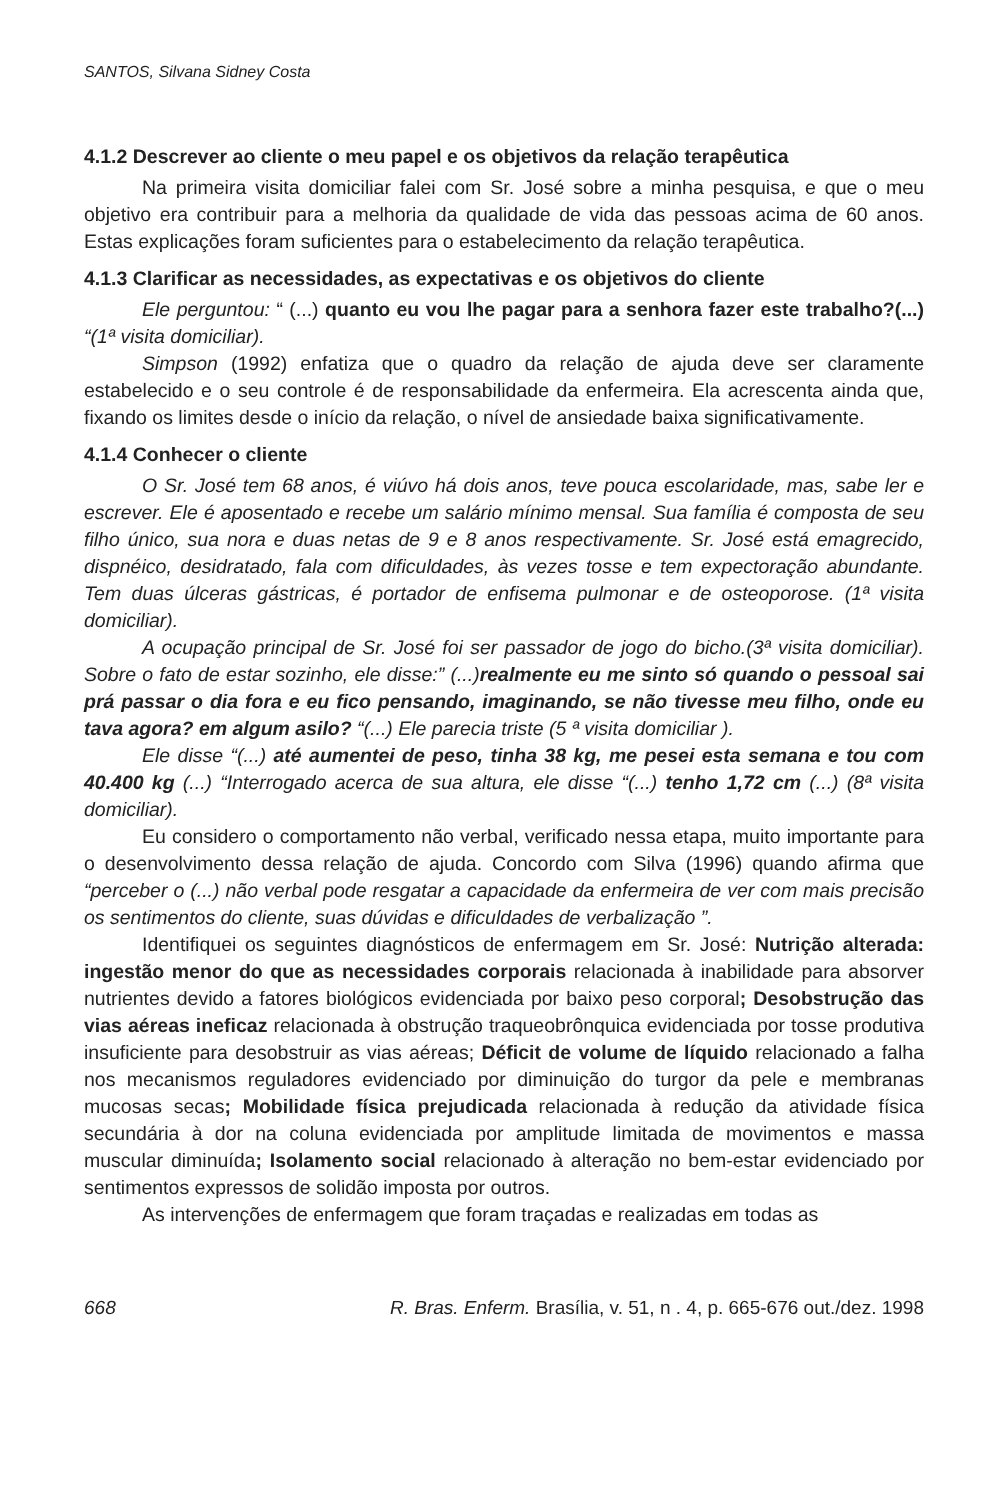SANTOS, Silvana Sidney Costa
4.1.2 Descrever ao cliente o meu papel e os objetivos da relação terapêutica
Na primeira visita domiciliar falei com Sr. José sobre a minha pesquisa, e que o meu objetivo era contribuir para a melhoria da qualidade de vida das pessoas acima de 60 anos. Estas explicações foram suficientes para o estabelecimento da relação terapêutica.
4.1.3 Clarificar as necessidades, as expectativas e os objetivos do cliente
Ele perguntou: “ (...) quanto eu vou lhe pagar para a senhora fazer este trabalho?(...) “(1ª visita domiciliar).
Simpson (1992) enfatiza que o quadro da relação de ajuda deve ser claramente estabelecido e o seu controle é de responsabilidade da enfermeira. Ela acrescenta ainda que, fixando os limites desde o início da relação, o nível de ansiedade baixa significativamente.
4.1.4 Conhecer o cliente
O Sr. José tem 68 anos, é viúvo há dois anos, teve pouca escolaridade, mas, sabe ler e escrever. Ele é aposentado e recebe um salário mínimo mensal. Sua família é composta de seu filho único, sua nora e duas netas de 9 e 8 anos respectivamente. Sr. José está emagrecido, dispnéico, desidratado, fala com dificuldades, às vezes tosse e tem expectoração abundante. Tem duas úlceras gástricas, é portador de enfisema pulmonar e de osteoporose. (1ª visita domiciliar).
A ocupação principal de Sr. José foi ser passador de jogo do bicho.(3ª visita domiciliar). Sobre o fato de estar sozinho, ele disse:” (...)realmente eu me sinto só quando o pessoal sai prá passar o dia fora e eu fico pensando, imaginando, se não tivesse meu filho, onde eu tava agora? em algum asilo? “(...) Ele parecia triste (5 ª visita domiciliar ).
Ele disse “(...) até aumentei de peso, tinha 38 kg, me pesei esta semana e tou com 40.400 kg (...) “Interrogado acerca de sua altura, ele disse “(...) tenho 1,72 cm (...) (8ª visita domiciliar).
Eu considero o comportamento não verbal, verificado nessa etapa, muito importante para o desenvolvimento dessa relação de ajuda. Concordo com Silva (1996) quando afirma que “perceber o (...) não verbal pode resgatar a capacidade da enfermeira de ver com mais precisão os sentimentos do cliente, suas dúvidas e dificuldades de verbalização ”.
Identifiquei os seguintes diagnósticos de enfermagem em Sr. José: Nutrição alterada: ingestão menor do que as necessidades corporais relacionada à inabilidade para absorver nutrientes devido a fatores biológicos evidenciada por baixo peso corporal; Desobstrução das vias aéreas ineficaz relacionada à obstrução traqueobrônquica evidenciada por tosse produtiva insuficiente para desobstruir as vias aéreas; Déficit de volume de líquido relacionado a falha nos mecanismos reguladores evidenciado por diminuição do turgor da pele e membranas mucosas secas; Mobilidade física prejudicada relacionada à redução da atividade física secundária à dor na coluna evidenciada por amplitude limitada de movimentos e massa muscular diminuída; Isolamento social relacionado à alteração no bem-estar evidenciado por sentimentos expressos de solidão imposta por outros.
As intervenções de enfermagem que foram traçadas e realizadas em todas as
668 R. Bras. Enferm. Brasília, v. 51, n . 4, p. 665-676 out./dez. 1998